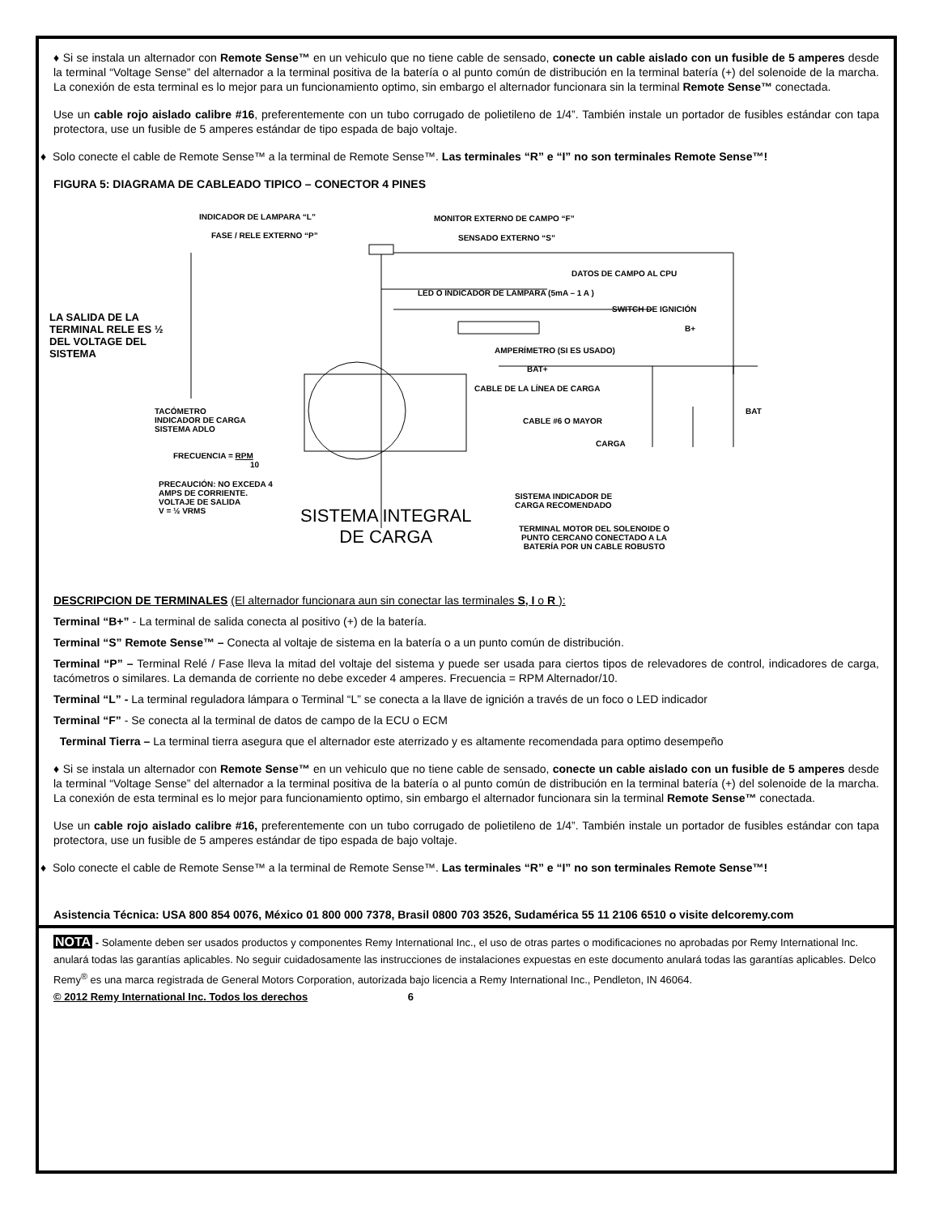♦ Si se instala un alternador con Remote Sense™ en un vehiculo que no tiene cable de sensado, conecte un cable aislado con un fusible de 5 amperes desde la terminal “Voltage Sense” del alternador a la terminal positiva de la batería o al punto común de distribución en la terminal batería (+) del solenoide de la marcha. La conexión de esta terminal es lo mejor para un funcionamiento optimo, sin embargo el alternador funcionara sin la terminal Remote Sense™ conectada.
Use un cable rojo aislado calibre #16, preferentemente con un tubo corrugado de polietileno de 1/4”. También instale un portador de fusibles estándar con tapa protectora, use un fusible de 5 amperes estándar de tipo espada de bajo voltaje.
♦ Solo conecte el cable de Remote Sense™ a la terminal de Remote Sense™. Las terminales “R” e “I” no son terminales Remote Sense™!
FIGURA 5: DIAGRAMA DE CABLEADO TIPICO – CONECTOR 4 PINES
INDICADOR DE LAMPARA “L” MONITOR EXTERNO DE CAMPO “F”
FASE / RELE EXTERNO “P” SENSADO EXTERNO “S”
DATOS DE CAMPO AL CPU
LED O INDICADOR DE LAMPARA (5mA – 1 A )
SWITCH DE IGNICIÓN
B+
LA SALIDA DE LA TERMINAL RELE ES ½ DEL VOLTAGE DEL SISTEMA
AMPERÍMETRO (SI ES USADO)
BAT+
CABLE DE LA LÍNEA DE CARGA
BAT
TACÓMETRO
INDICADOR DE CARGA
SISTEMA ADLO
CABLE #6 O MAYOR
CARGA
FRECUENCIA = RPM
10
PRECAUCIÓN: NO EXCEDA 4
AMPS DE CORRIENTE.
VOLTAJE DE SALIDA
V = ½ VRMS
SISTEMA INDICADOR DE
CARGA RECOMENDADO
SISTEMA INTEGRAL
DE CARGA
TERMINAL MOTOR DEL SOLENOIDE O
PUNTO CERCANO CONECTADO A LA
BATERÍA POR UN CABLE ROBUSTO
DESCRIPCION DE TERMINALES (El alternador funcionara aun sin conectar las terminales S, I o R ):
Terminal “B+” - La terminal de salida conecta al positivo (+) de la batería.
Terminal “S” Remote Sense™ – Conecta al voltaje de sistema en la batería o a un punto común de distribución.
Terminal “P” – Terminal Relé / Fase lleva la mitad del voltaje del sistema y puede ser usada para ciertos tipos de relevadores de control, indicadores de carga, tacómetros o similares. La demanda de corriente no debe exceder 4 amperes. Frecuencia = RPM Alternador/10.
Terminal “L” - La terminal reguladora lámpara o Terminal “L” se conecta a la llave de ignición a través de un foco o LED indicador
Terminal “F” - Se conecta al la terminal de datos de campo de la ECU o ECM
Terminal Tierra – La terminal tierra asegura que el alternador este aterrizado y es altamente recomendada para optimo desempeño
♦ Si se instala un alternador con Remote Sense™ en un vehiculo que no tiene cable de sensado, conecte un cable aislado con un fusible de 5 amperes desde la terminal “Voltage Sense” del alternador a la terminal positiva de la batería o al punto común de distribución en la terminal batería (+) del solenoide de la marcha. La conexión de esta terminal es lo mejor para funcionamiento optimo, sin embargo el alternador funcionara sin la terminal Remote Sense™ conectada.
Use un cable rojo aislado calibre #16, preferentemente con un tubo corrugado de polietileno de 1/4”. También instale un portador de fusibles estándar con tapa protectora, use un fusible de 5 amperes estándar de tipo espada de bajo voltaje.
♦ Solo conecte el cable de Remote Sense™ a la terminal de Remote Sense™. Las terminales “R” e “I” no son terminales Remote Sense™!
Asistencia Técnica: USA 800 854 0076, México 01 800 000 7378, Brasil 0800 703 3526, Sudamérica 55 11 2106 6510 o visite delcoremy.com
NOTA - Solamente deben ser usados productos y componentes Remy International Inc., el uso de otras partes o modificaciones no aprobadas por Remy International Inc. anulará todas las garantías aplicables. No seguir cuidadosamente las instrucciones de instalaciones expuestas en este documento anulará todas las garantías aplicables. Delco Remy<sup>®</sup> es una marca registrada de General Motors Corporation, autorizada bajo licencia a Remy International Inc., Pendleton, IN 46064.
© 2012 Remy International Inc. Todos los derechos 6